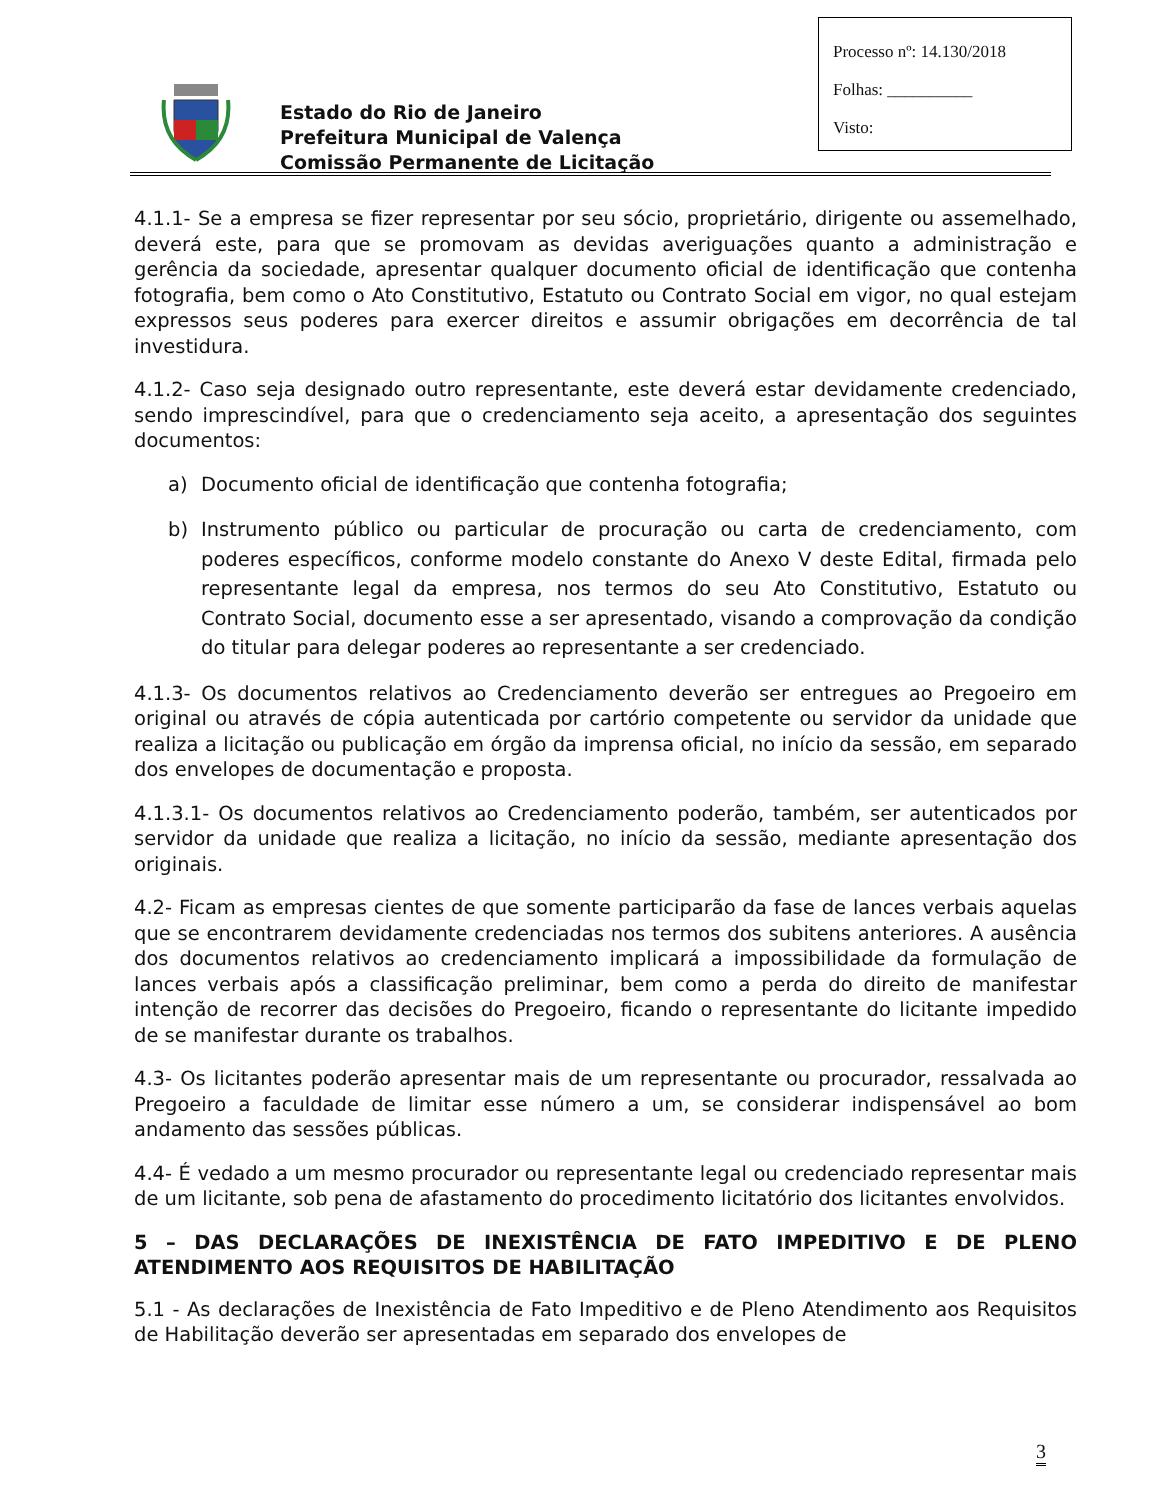Processo nº: 14.130/2018
Folhas: __________
Visto:
Estado do Rio de Janeiro
Prefeitura Municipal de Valença
Comissão Permanente de Licitação
4.1.1- Se a empresa se fizer representar por seu sócio, proprietário, dirigente ou assemelhado, deverá este, para que se promovam as devidas averiguações quanto a administração e gerência da sociedade, apresentar qualquer documento oficial de identificação que contenha fotografia, bem como o Ato Constitutivo, Estatuto ou Contrato Social em vigor, no qual estejam expressos seus poderes para exercer direitos e assumir obrigações em decorrência de tal investidura.
4.1.2- Caso seja designado outro representante, este deverá estar devidamente credenciado, sendo imprescindível, para que o credenciamento seja aceito, a apresentação dos seguintes documentos:
a) Documento oficial de identificação que contenha fotografia;
b) Instrumento público ou particular de procuração ou carta de credenciamento, com poderes específicos, conforme modelo constante do Anexo V deste Edital, firmada pelo representante legal da empresa, nos termos do seu Ato Constitutivo, Estatuto ou Contrato Social, documento esse a ser apresentado, visando a comprovação da condição do titular para delegar poderes ao representante a ser credenciado.
4.1.3- Os documentos relativos ao Credenciamento deverão ser entregues ao Pregoeiro em original ou através de cópia autenticada por cartório competente ou servidor da unidade que realiza a licitação ou publicação em órgão da imprensa oficial, no início da sessão, em separado dos envelopes de documentação e proposta.
4.1.3.1- Os documentos relativos ao Credenciamento poderão, também, ser autenticados por servidor da unidade que realiza a licitação, no início da sessão, mediante apresentação dos originais.
4.2- Ficam as empresas cientes de que somente participarão da fase de lances verbais aquelas que se encontrarem devidamente credenciadas nos termos dos subitens anteriores. A ausência dos documentos relativos ao credenciamento implicará a impossibilidade da formulação de lances verbais após a classificação preliminar, bem como a perda do direito de manifestar intenção de recorrer das decisões do Pregoeiro, ficando o representante do licitante impedido de se manifestar durante os trabalhos.
4.3- Os licitantes poderão apresentar mais de um representante ou procurador, ressalvada ao Pregoeiro a faculdade de limitar esse número a um, se considerar indispensável ao bom andamento das sessões públicas.
4.4- É vedado a um mesmo procurador ou representante legal ou credenciado representar mais de um licitante, sob pena de afastamento do procedimento licitatório dos licitantes envolvidos.
5 – DAS DECLARAÇÕES DE INEXISTÊNCIA DE FATO IMPEDITIVO E DE PLENO ATENDIMENTO AOS REQUISITOS DE HABILITAÇÃO
5.1 - As declarações de Inexistência de Fato Impeditivo e de Pleno Atendimento aos Requisitos de Habilitação deverão ser apresentadas em separado dos envelopes de
3